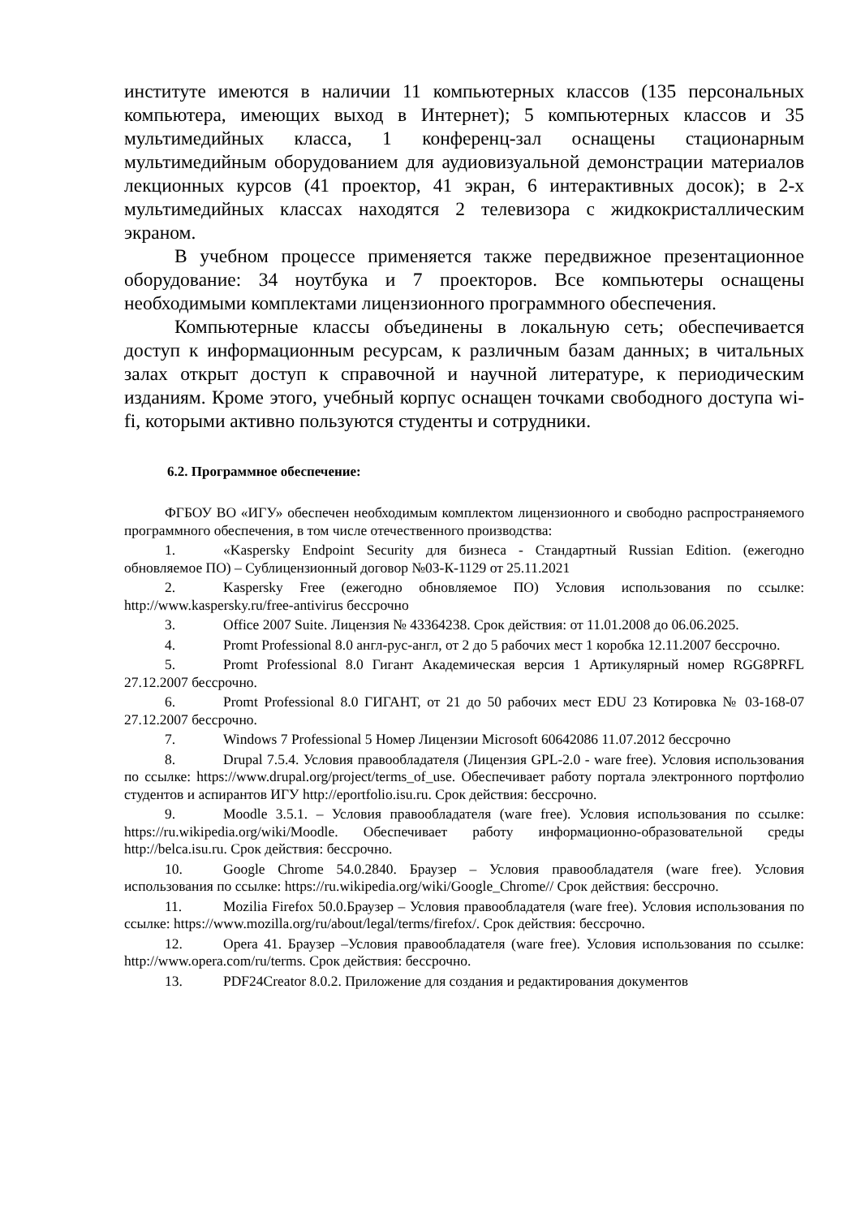институте имеются в наличии 11 компьютерных классов (135 персональных компьютера, имеющих выход в Интернет); 5 компьютерных классов и 35 мультимедийных класса, 1 конференц-зал оснащены стационарным мультимедийным оборудованием для аудиовизуальной демонстрации материалов лекционных курсов (41 проектор, 41 экран, 6 интерактивных досок); в 2-х мультимедийных классах находятся 2 телевизора с жидкокристаллическим экраном.
В учебном процессе применяется также передвижное презентационное оборудование: 34 ноутбука и 7 проекторов. Все компьютеры оснащены необходимыми комплектами лицензионного программного обеспечения.
Компьютерные классы объединены в локальную сеть; обеспечивается доступ к информационным ресурсам, к различным базам данных; в читальных залах открыт доступ к справочной и научной литературе, к периодическим изданиям. Кроме этого, учебный корпус оснащен точками свободного доступа wi-fi, которыми активно пользуются студенты и сотрудники.
6.2. Программное обеспечение:
ФГБОУ ВО «ИГУ» обеспечен необходимым комплектом лицензионного и свободно распространяемого программного обеспечения, в том числе отечественного производства:
1. «Kaspersky Endpoint Security для бизнеса - Стандартный Russian Edition. (ежегодно обновляемое ПО) – Сублицензионный договор №03-К-1129 от 25.11.2021
2. Kaspersky Free (ежегодно обновляемое ПО) Условия использования по ссылке: http://www.kaspersky.ru/free-antivirus бессрочно
3. Office 2007 Suite. Лицензия № 43364238. Срок действия: от 11.01.2008 до 06.06.2025.
4. Promt Professional 8.0 англ-рус-англ, от 2 до 5 рабочих мест 1 коробка 12.11.2007 бессрочно.
5. Promt Professional 8.0 Гигант Академическая версия 1 Артикулярный номер RGG8PRFL 27.12.2007 бессрочно.
6. Promt Professional 8.0 ГИГАНТ, от 21 до 50 рабочих мест EDU 23 Котировка № 03-168-07 27.12.2007 бессрочно.
7. Windows 7 Professional 5 Номер Лицензии Microsoft 60642086 11.07.2012 бессрочно
8. Drupal 7.5.4. Условия правообладателя (Лицензия GPL-2.0 - ware free). Условия использования по ссылке: https://www.drupal.org/project/terms_of_use. Обеспечивает работу портала электронного портфолио студентов и аспирантов ИГУ http://eportfolio.isu.ru. Срок действия: бессрочно.
9. Moodle 3.5.1. – Условия правообладателя (ware free). Условия использования по ссылке: https://ru.wikipedia.org/wiki/Moodle. Обеспечивает работу информационно-образовательной среды http://belca.isu.ru. Срок действия: бессрочно.
10. Google Chrome 54.0.2840. Браузер – Условия правообладателя (ware free). Условия использования по ссылке: https://ru.wikipedia.org/wiki/Google_Chrome// Срок действия: бессрочно.
11. Mozilia Firefox 50.0.Браузер – Условия правообладателя (ware free). Условия использования по ссылке: https://www.mozilla.org/ru/about/legal/terms/firefox/. Срок действия: бессрочно.
12. Opera 41. Браузер –Условия правообладателя (ware free). Условия использования по ссылке: http://www.opera.com/ru/terms. Срок действия: бессрочно.
13. PDF24Creator 8.0.2. Приложение для создания и редактирования документов